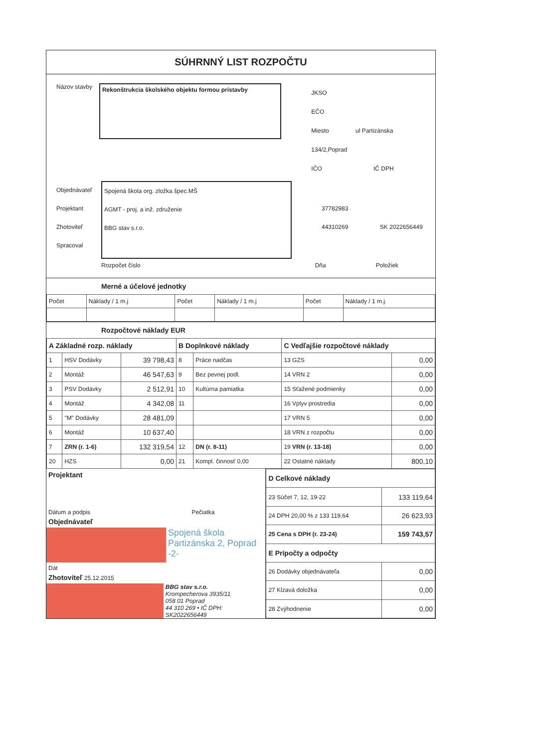SÚHRNNÝ LIST ROZPOČTU
Názov stavby
Rekonštrukcia školského objektu formou prístavby
JKSO
EČO
Miesto ul Partizánska 134/2,Poprad
IČO IČ DPH
Objednávateľ
Projektant
Zhotoviteľ
Spracoval
Spojená škola org. zložka špec.MŠ
AGMT - proj. a inž. združenie
BBG stav s.r.o.
37782983
44310269 SK 2022656449
Rozpočet číslo Dňa Položiek
Merné a účelové jednotky
| Počet | Náklady / 1 m.j | Počet | Náklady / 1 m.j | Počet | Náklady / 1 m.j. |
Rozpočtové náklady EUR
| A Základné rozp. náklady | | | B Doplnkové náklady | | C Vedľajšie rozpočtové náklady | |
| --- | --- | --- | --- | --- | --- | --- |
| 1 | HSV Dodávky | 39 798,43 | 8 | Práce nadčas | 13 GZS | 0,00 |
| 2 | Montáž | 46 547,63 | 9 | Bez pevnej podl. | 14 VRN 2 | 0,00 |
| 3 | PSV Dodávky | 2 512,91 | 10 | Kultúrna pamiatka | 15 Sťažené podmienky | 0,00 |
| 4 | Montáž | 4 342,08 | 11 | | 16 Vplyv prostredia | 0,00 |
| 5 | "M" Dodávky | 28 481,09 | | | 17 VRN 5 | 0,00 |
| 6 | Montáž | 10 637,40 | | | 18 VRN z rozpočtu | 0,00 |
| 7 | ZRN (r. 1-6) | 132 319,54 | 12 | DN (r. 8-11) | 19 VRN (r. 13-18) | 0,00 |
| 20 | HZS | 0,00 | 21 | Kompl. činnosť 0,00 | 22 Ostatné náklady | 800,10 |
Projektant
Dátum a podpis Pečiatka
Objednávateľ
Spojená škola
Partizánska 2, Poprad
-2-
Dát
Zhotoviteľ 25.12.2015
BBG stav s.r.o.
Krompecherova 3935/11
058 01 Poprad
44 310 269 • IČ DPH: SK2022656449
| D Celkové náklady | |
| --- | --- |
| 23 Súčet 7, 12, 19-22 | 133 119,64 |
| 24 DPH 20,00 % z 133 119,64 | 26 623,93 |
| 25 Cena s DPH (r. 23-24) | 159 743,57 |
| E Prípočty a odpočty | |
| 26 Dodávky objednávateľa | 0,00 |
| 27 Klzavá doložka | 0,00 |
| 28 Zvýhodnenie | 0,00 |